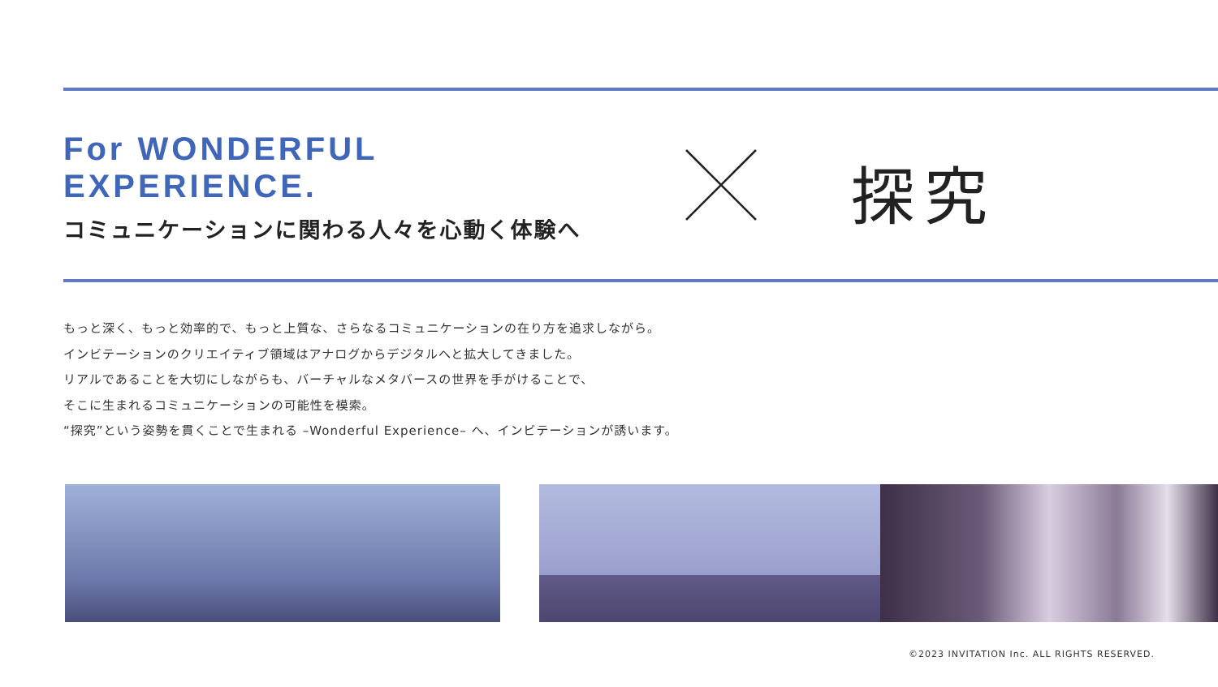For WONDERFUL
EXPERIENCE.
コミュニケーションに関わる人々を心動く体験へ
探究
もっと深く、もっと効率的で、もっと上質な、さらなるコミュニケーションの在り方を追求しながら。
インビテーションのクリエイティブ領域はアナログからデジタルへと拡大してきました。
リアルであることを大切にしながらも、バーチャルなメタバースの世界を手がけることで、
そこに生まれるコミュニケーションの可能性を模索。
“探究”という姿勢を貫くことで生まれる –Wonderful Experience– へ、インビテーションが誘います。
©2023 INVITATION Inc. ALL RIGHTS RESERVED.